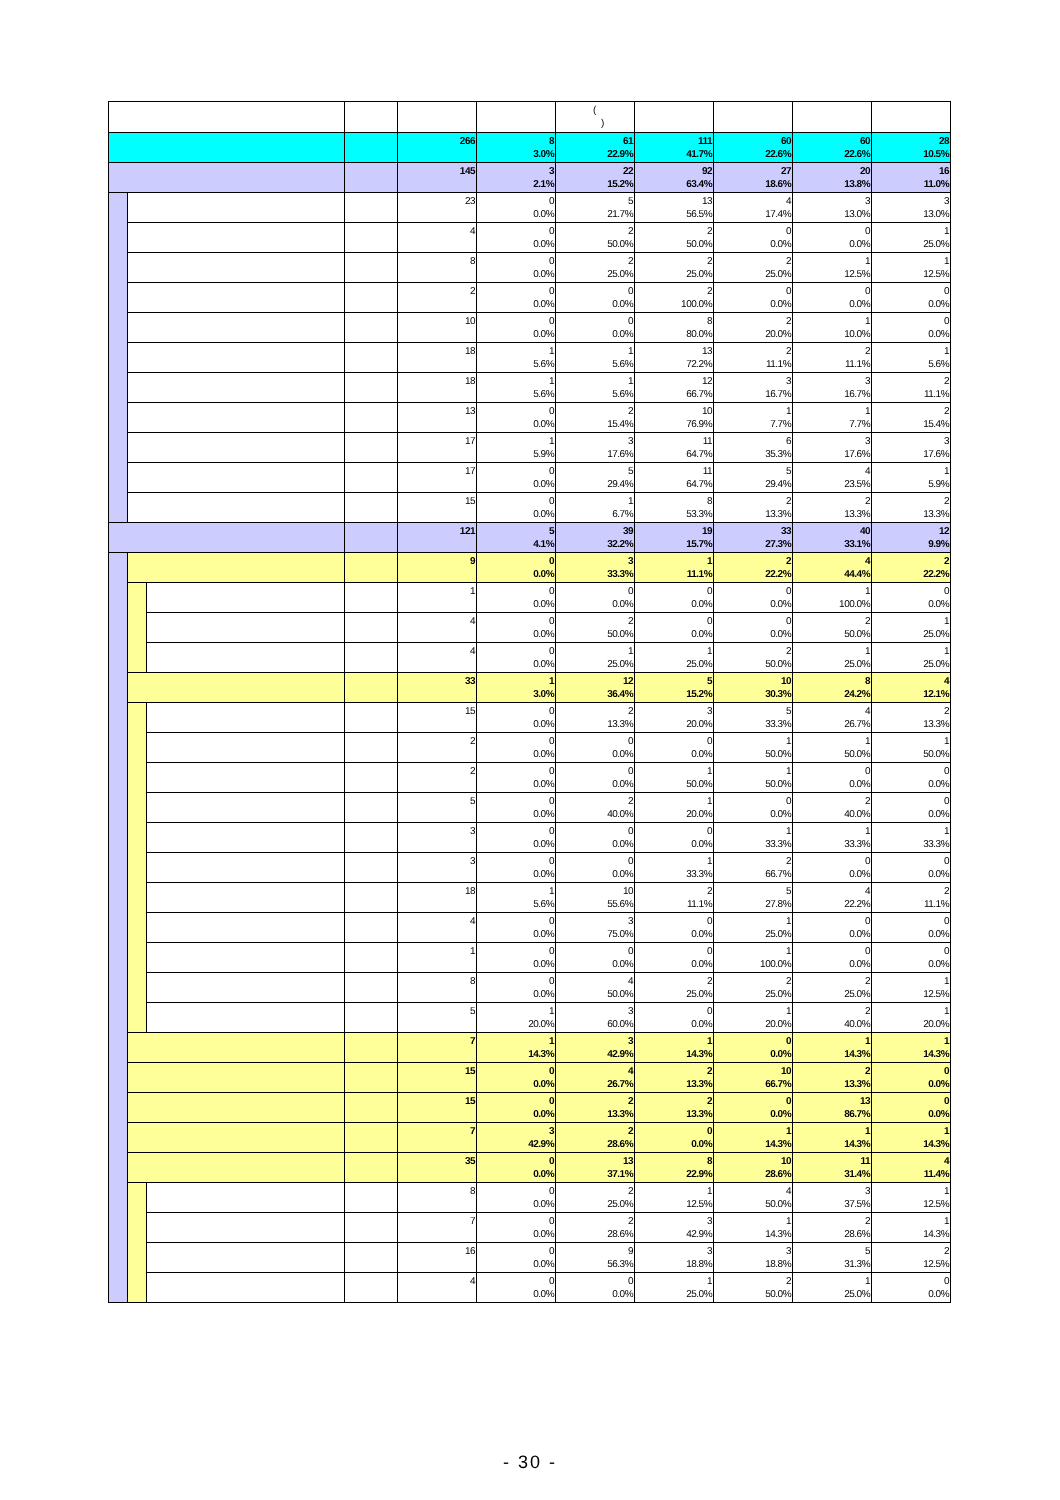| | | | | | | ( ) | | | | |
| --- | --- | --- | --- | --- | --- | --- | --- | --- | --- | --- |
| | | | | 266 | 8 3.0% | 61 22.9% | 111 41.7% | 60 22.6% | 60 22.6% | 28 10.5% |
| | | | | 145 | 3 2.1% | 22 15.2% | 92 63.4% | 27 18.6% | 20 13.8% | 16 11.0% |
| | | | | 23 | 0 0.0% | 5 21.7% | 13 56.5% | 4 17.4% | 3 13.0% | 3 13.0% |
| | | | | 4 | 0 0.0% | 2 50.0% | 2 50.0% | 0 0.0% | 0 0.0% | 1 25.0% |
| | | | | 8 | 0 0.0% | 2 25.0% | 2 25.0% | 2 25.0% | 1 12.5% | 1 12.5% |
| | | | | 2 | 0 0.0% | 0 0.0% | 2 100.0% | 0 0.0% | 0 0.0% | 0 0.0% |
| | | | | 10 | 0 0.0% | 0 0.0% | 8 80.0% | 2 20.0% | 1 10.0% | 0 0.0% |
| | | | | 18 | 1 5.6% | 1 5.6% | 13 72.2% | 2 11.1% | 2 11.1% | 1 5.6% |
| | | | | 18 | 1 5.6% | 1 5.6% | 12 66.7% | 3 16.7% | 3 16.7% | 2 11.1% |
| | | | | 13 | 0 0.0% | 2 15.4% | 10 76.9% | 1 7.7% | 1 7.7% | 2 15.4% |
| | | | | 17 | 1 5.9% | 3 17.6% | 11 64.7% | 6 35.3% | 3 17.6% | 3 17.6% |
| | | | | 17 | 0 0.0% | 5 29.4% | 11 64.7% | 5 29.4% | 4 23.5% | 1 5.9% |
| | | | | 15 | 0 0.0% | 1 6.7% | 8 53.3% | 2 13.3% | 2 13.3% | 2 13.3% |
| | | | | 121 | 5 4.1% | 39 32.2% | 19 15.7% | 33 27.3% | 40 33.1% | 12 9.9% |
| | | | | 9 | 0 0.0% | 3 33.3% | 1 11.1% | 2 22.2% | 4 44.4% | 2 22.2% |
| | | | | 1 | 0 0.0% | 0 0.0% | 0 0.0% | 0 0.0% | 1 100.0% | 0 0.0% |
| | | | | 4 | 0 0.0% | 2 50.0% | 0 0.0% | 0 0.0% | 2 50.0% | 1 25.0% |
| | | | | 4 | 0 0.0% | 1 25.0% | 1 25.0% | 2 50.0% | 1 25.0% | 1 25.0% |
| | | | | 33 | 1 3.0% | 12 36.4% | 5 15.2% | 10 30.3% | 8 24.2% | 4 12.1% |
| | | | | 15 | 0 0.0% | 2 13.3% | 3 20.0% | 5 33.3% | 4 26.7% | 2 13.3% |
| | | | | 2 | 0 0.0% | 0 0.0% | 0 0.0% | 1 50.0% | 1 50.0% | 1 50.0% |
| | | | | 2 | 0 0.0% | 0 0.0% | 1 50.0% | 1 50.0% | 0 0.0% | 0 0.0% |
| | | | | 5 | 0 0.0% | 2 40.0% | 1 20.0% | 0 0.0% | 2 40.0% | 0 0.0% |
| | | | | 3 | 0 0.0% | 0 0.0% | 0 0.0% | 1 33.3% | 1 33.3% | 1 33.3% |
| | | | | 3 | 0 0.0% | 0 0.0% | 1 33.3% | 2 66.7% | 0 0.0% | 0 0.0% |
| | | | | 18 | 1 5.6% | 10 55.6% | 2 11.1% | 5 27.8% | 4 22.2% | 2 11.1% |
| | | | | 4 | 0 0.0% | 3 75.0% | 0 0.0% | 1 25.0% | 0 0.0% | 0 0.0% |
| | | | | 1 | 0 0.0% | 0 0.0% | 0 0.0% | 1 100.0% | 0 0.0% | 0 0.0% |
| | | | | 8 | 0 0.0% | 4 50.0% | 2 25.0% | 2 25.0% | 2 25.0% | 1 12.5% |
| | | | | 5 | 1 20.0% | 3 60.0% | 0 0.0% | 1 20.0% | 2 40.0% | 1 20.0% |
| | | | | 7 | 1 14.3% | 3 42.9% | 1 14.3% | 0 0.0% | 1 14.3% | 1 14.3% |
| | | | | 15 | 0 0.0% | 4 26.7% | 2 13.3% | 10 66.7% | 2 13.3% | 0 0.0% |
| | | | | 15 | 0 0.0% | 2 13.3% | 2 13.3% | 0 0.0% | 13 86.7% | 0 0.0% |
| | | | | 7 | 3 42.9% | 2 28.6% | 0 0.0% | 1 14.3% | 1 14.3% | 1 14.3% |
| | | | | 35 | 0 0.0% | 13 37.1% | 8 22.9% | 10 28.6% | 11 31.4% | 4 11.4% |
| | | | | 8 | 0 0.0% | 2 25.0% | 1 12.5% | 4 50.0% | 3 37.5% | 1 12.5% |
| | | | | 7 | 0 0.0% | 2 28.6% | 3 42.9% | 1 14.3% | 2 28.6% | 1 14.3% |
| | | | | 16 | 0 0.0% | 9 56.3% | 3 18.8% | 3 18.8% | 5 31.3% | 2 12.5% |
| | | | | 4 | 0 0.0% | 0 0.0% | 1 25.0% | 2 50.0% | 1 25.0% | 0 0.0% |
- 30 -